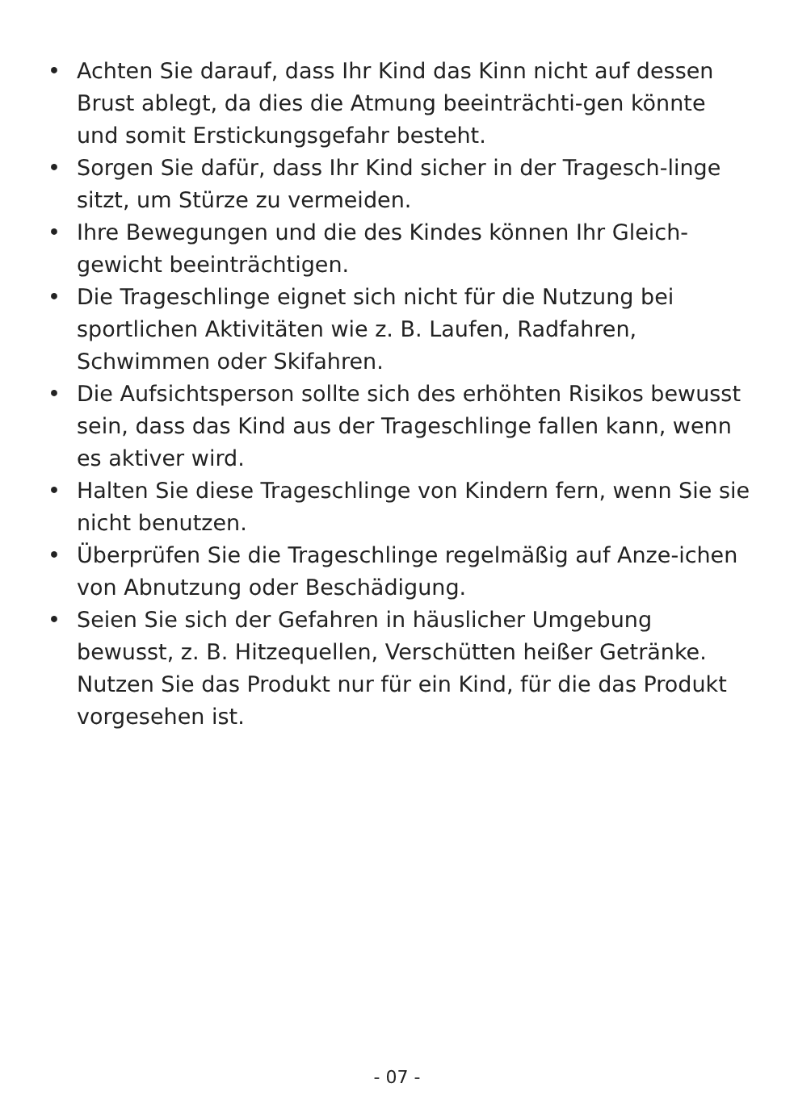• Achten Sie darauf, dass Ihr Kind das Kinn nicht auf dessen Brust ablegt, da dies die Atmung beeinträchti-gen könnte und somit Erstickungsgefahr besteht.
• Sorgen Sie dafür, dass Ihr Kind sicher in der Tragesch-linge sitzt, um Stürze zu vermeiden.
• Ihre Bewegungen und die des Kindes können Ihr Gleich-gewicht beeinträchtigen.
• Die Trageschlinge eignet sich nicht für die Nutzung bei sportlichen Aktivitäten wie z. B. Laufen, Radfahren, Schwimmen oder Skifahren.
• Die Aufsichtsperson sollte sich des erhöhten Risikos bewusst sein, dass das Kind aus der Trageschlinge fallen kann, wenn es aktiver wird.
• Halten Sie diese Trageschlinge von Kindern fern, wenn Sie sie nicht benutzen.
• Überprüfen Sie die Trageschlinge regelmäßig auf Anze-ichen von Abnutzung oder Beschädigung.
• Seien Sie sich der Gefahren in häuslicher Umgebung bewusst, z. B. Hitzequellen, Verschütten heißer Getränke. Nutzen Sie das Produkt nur für ein Kind, für die das Produkt vorgesehen ist.
- 07 -